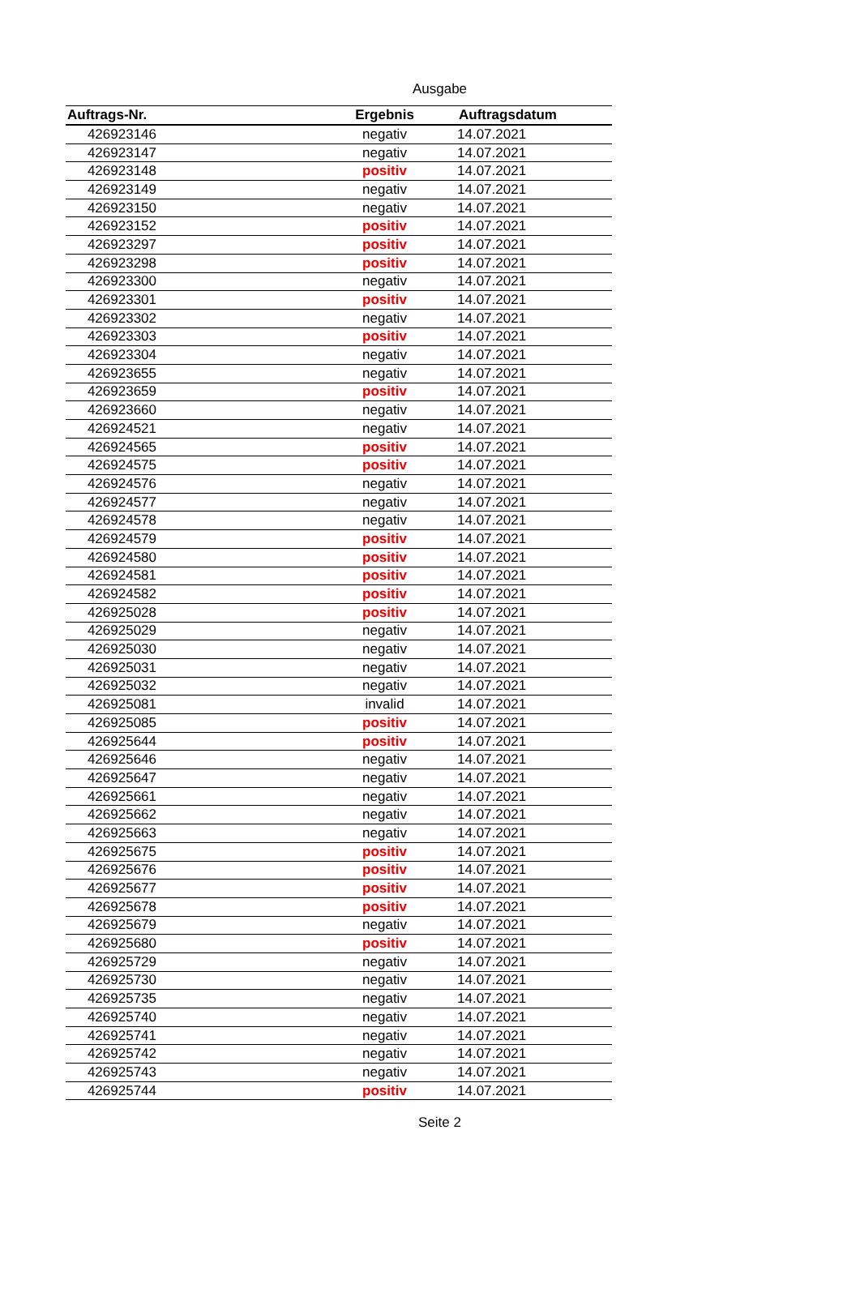Ausgabe
| Auftrags-Nr. | Ergebnis | Auftragsdatum |
| --- | --- | --- |
| 426923146 | negativ | 14.07.2021 |
| 426923147 | negativ | 14.07.2021 |
| 426923148 | positiv | 14.07.2021 |
| 426923149 | negativ | 14.07.2021 |
| 426923150 | negativ | 14.07.2021 |
| 426923152 | positiv | 14.07.2021 |
| 426923297 | positiv | 14.07.2021 |
| 426923298 | positiv | 14.07.2021 |
| 426923300 | negativ | 14.07.2021 |
| 426923301 | positiv | 14.07.2021 |
| 426923302 | negativ | 14.07.2021 |
| 426923303 | positiv | 14.07.2021 |
| 426923304 | negativ | 14.07.2021 |
| 426923655 | negativ | 14.07.2021 |
| 426923659 | positiv | 14.07.2021 |
| 426923660 | negativ | 14.07.2021 |
| 426924521 | negativ | 14.07.2021 |
| 426924565 | positiv | 14.07.2021 |
| 426924575 | positiv | 14.07.2021 |
| 426924576 | negativ | 14.07.2021 |
| 426924577 | negativ | 14.07.2021 |
| 426924578 | negativ | 14.07.2021 |
| 426924579 | positiv | 14.07.2021 |
| 426924580 | positiv | 14.07.2021 |
| 426924581 | positiv | 14.07.2021 |
| 426924582 | positiv | 14.07.2021 |
| 426925028 | positiv | 14.07.2021 |
| 426925029 | negativ | 14.07.2021 |
| 426925030 | negativ | 14.07.2021 |
| 426925031 | negativ | 14.07.2021 |
| 426925032 | negativ | 14.07.2021 |
| 426925081 | invalid | 14.07.2021 |
| 426925085 | positiv | 14.07.2021 |
| 426925644 | positiv | 14.07.2021 |
| 426925646 | negativ | 14.07.2021 |
| 426925647 | negativ | 14.07.2021 |
| 426925661 | negativ | 14.07.2021 |
| 426925662 | negativ | 14.07.2021 |
| 426925663 | negativ | 14.07.2021 |
| 426925675 | positiv | 14.07.2021 |
| 426925676 | positiv | 14.07.2021 |
| 426925677 | positiv | 14.07.2021 |
| 426925678 | positiv | 14.07.2021 |
| 426925679 | negativ | 14.07.2021 |
| 426925680 | positiv | 14.07.2021 |
| 426925729 | negativ | 14.07.2021 |
| 426925730 | negativ | 14.07.2021 |
| 426925735 | negativ | 14.07.2021 |
| 426925740 | negativ | 14.07.2021 |
| 426925741 | negativ | 14.07.2021 |
| 426925742 | negativ | 14.07.2021 |
| 426925743 | negativ | 14.07.2021 |
| 426925744 | positiv | 14.07.2021 |
Seite 2